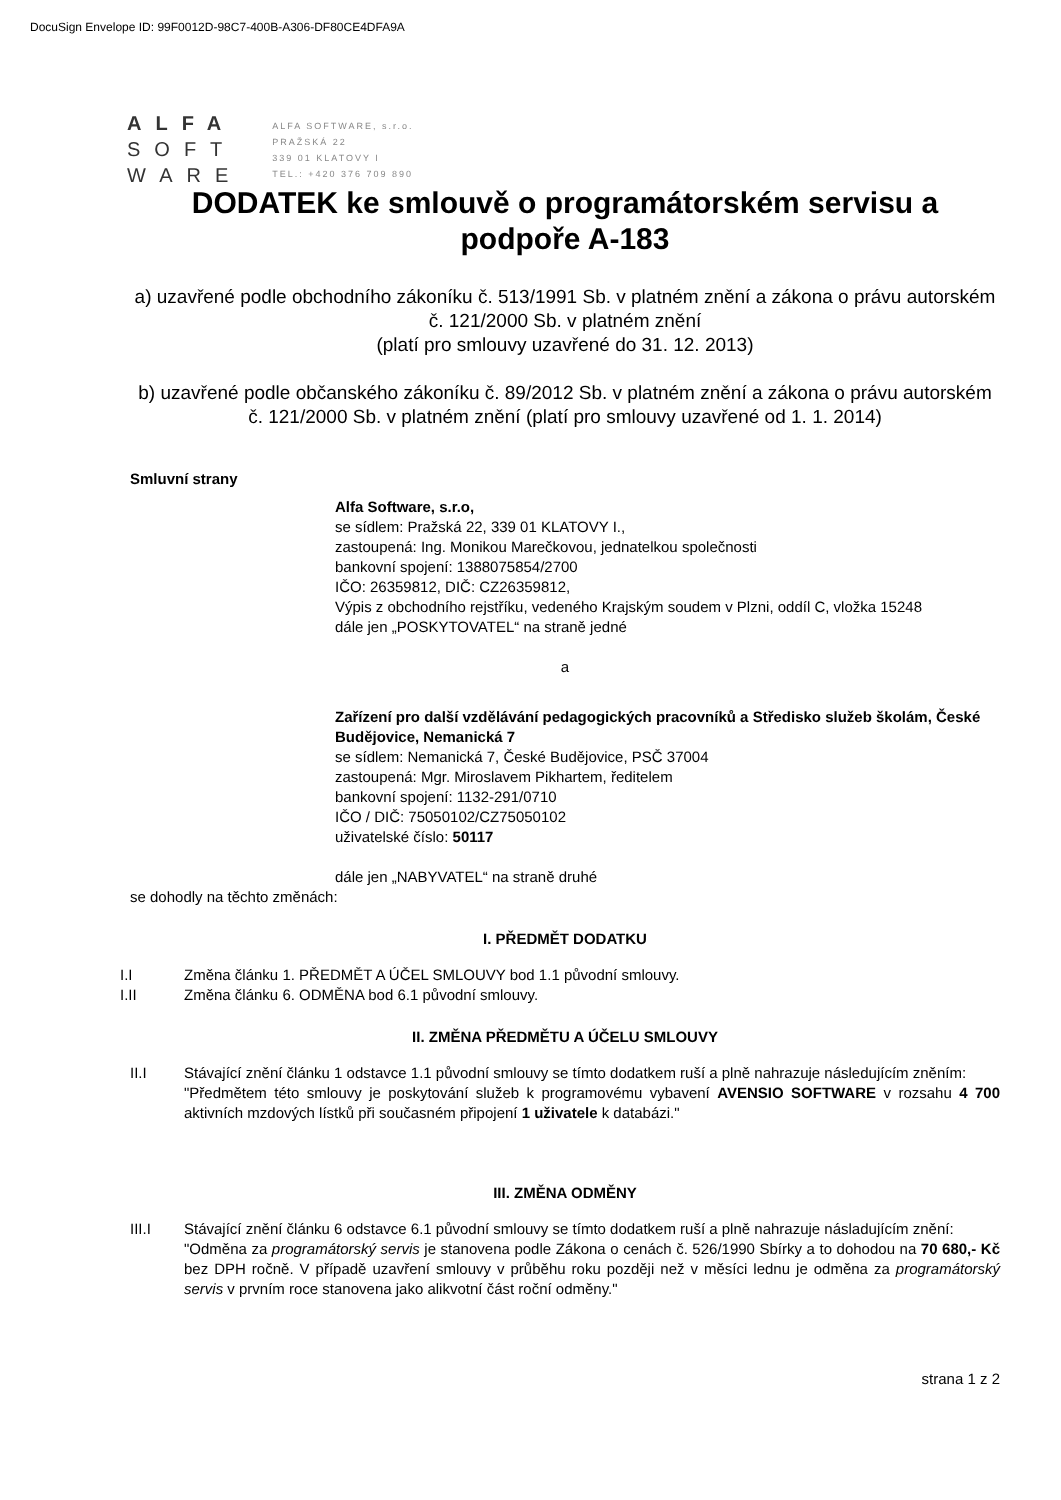DocuSign Envelope ID: 99F0012D-98C7-400B-A306-DF80CE4DFA9A
ALFA
SOFT
WARE
ALFA SOFTWARE, s.r.o.
PRAŽSKÁ 22
339 01 KLATOVY I
TEL.: +420 376 709 890
DODATEK ke smlouvě o programátorském servisu a podpoře A-183
a) uzavřené podle obchodního zákoníku č. 513/1991 Sb. v platném znění a zákona o právu autorském č. 121/2000 Sb. v platném znění
(platí pro smlouvy uzavřené do 31. 12. 2013)
b) uzavřené podle občanského zákoníku č. 89/2012 Sb. v platném znění a zákona o právu autorském č. 121/2000 Sb. v platném znění (platí pro smlouvy uzavřené od 1. 1. 2014)
Smluvní strany
Alfa Software, s.r.o,
se sídlem: Pražská 22, 339 01 KLATOVY I.,
zastoupená: Ing. Monikou Marečkovou, jednatelkou společnosti
bankovní spojení: 1388075854/2700
IČO: 26359812, DIČ: CZ26359812,
Výpis z obchodního rejstříku, vedeného Krajským soudem v Plzni, oddíl C, vložka 15248
dále jen „POSKYTOVATEL“ na straně jedné
a
Zařízení pro další vzdělávání pedagogických pracovníků a Středisko služeb školám, České Budějovice, Nemanická 7
se sídlem: Nemanická 7, České Budějovice, PSČ 37004
zastoupená: Mgr. Miroslavem Pikhartem, ředitelem
bankovní spojení: 1132-291/0710
IČO / DIČ: 75050102/CZ75050102
uživatelské číslo: 50117
dále jen „NABYVATEL“ na straně druhé
se dohodly na těchto změnách:
I. PŘEDMĚT DODATKU
I.I Změna článku 1. PŘEDMĚT A ÚČEL SMLOUVY bod 1.1 původní smlouvy.
I.II Změna článku 6. ODMĚNA bod 6.1 původní smlouvy.
II. ZMĚNA PŘEDMĚTU A ÚČELU SMLOUVY
II.I Stávající znění článku 1 odstavce 1.1 původní smlouvy se tímto dodatkem ruší a plně nahrazuje následujícím zněním:
"Předmětem této smlouvy je poskytování služeb k programovému vybavení AVENSIO SOFTWARE v rozsahu 4 700 aktivních mzdových lístků při současném připojení 1 uživatele k databázi."
III. ZMĚNA ODMĚNY
III.I Stávající znění článku 6 odstavce 6.1 původní smlouvy se tímto dodatkem ruší a plně nahrazuje násladujícím znění:
"Odměna za programátorský servis je stanovena podle Zákona o cenách č. 526/1990 Sbírky a to dohodou na 70 680,- Kč bez DPH ročně. V případě uzavření smlouvy v průběhu roku později než v měsíci lednu je odměna za programátorský servis v prvním roce stanovena jako alikvotní část roční odměny."
strana 1 z 2